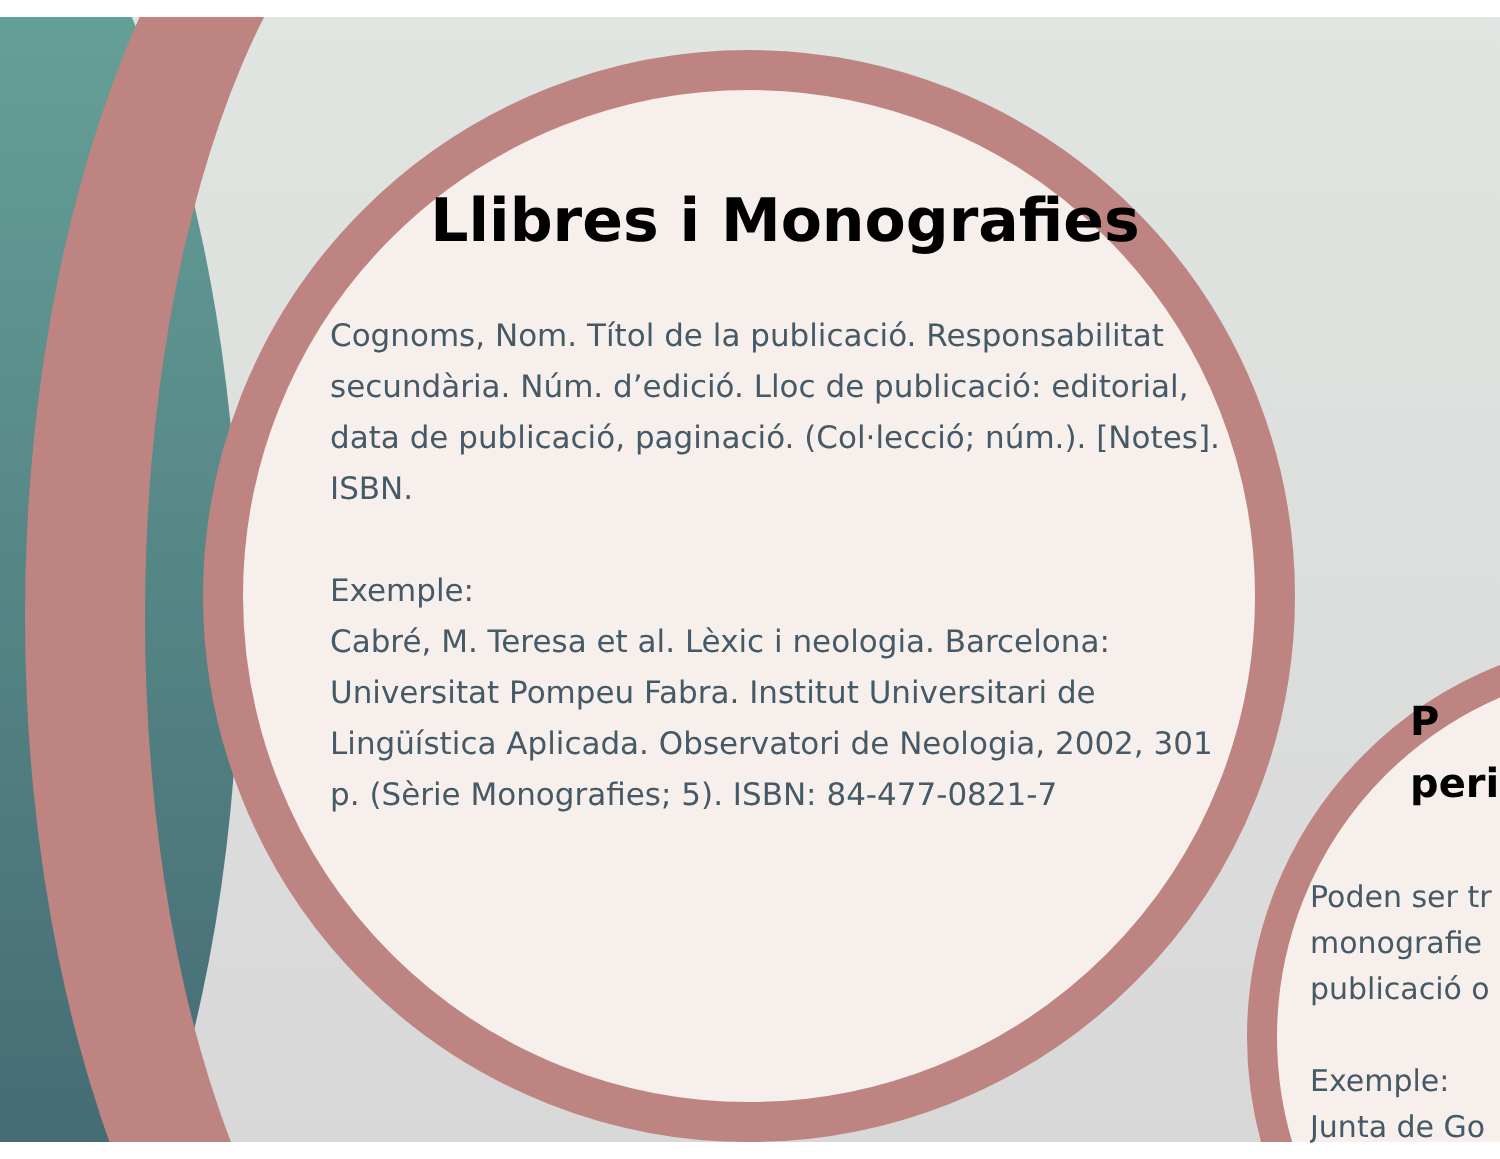Llibres i Monografies
Cognoms, Nom. Títol de la publicació. Responsabilitat secundària. Núm. d’edició. Lloc de publicació: editorial, data de publicació, paginació. (Col·lecció; núm.). [Notes]. ISBN.
Exemple:
Cabré, M. Teresa et al. Lèxic i neologia. Barcelona: Universitat Pompeu Fabra. Institut Universitari de Lingüística Aplicada. Observatori de Neologia, 2002, 301 p. (Sèrie Monografies; 5). ISBN: 84-477-0821-7
P
peri
Poden ser tr
monografie
publicació o
Exemple:
Junta de Go